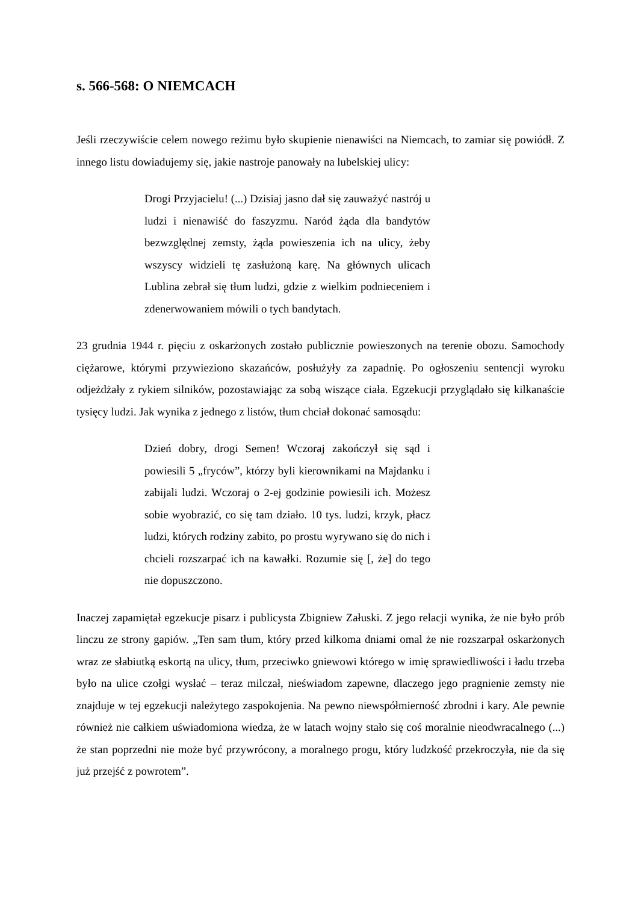s. 566-568: O NIEMCACH
Jeśli rzeczywiście celem nowego reżimu było skupienie nienawiści na Niemcach, to zamiar się powiódł. Z innego listu dowiadujemy się, jakie nastroje panowały na lubelskiej ulicy:
Drogi Przyjacielu! (...) Dzisiaj jasno dał się zauważyć nastrój u ludzi i nienawiść do faszyzmu. Naród żąda dla bandytów bezwzględnej zemsty, żąda powieszenia ich na ulicy, żeby wszyscy widzieli tę zasłużoną karę. Na głównych ulicach Lublina zebrał się tłum ludzi, gdzie z wielkim podnieceniem i zdenerwowaniem mówili o tych bandytach.
23 grudnia 1944 r. pięciu z oskarżonych zostało publicznie powieszonych na terenie obozu. Samochody ciężarowe, którymi przywieziono skazańców, posłużyły za zapadnię. Po ogłoszeniu sentencji wyroku odjeżdżały z rykiem silników, pozostawiając za sobą wiszące ciała. Egzekucji przyglądało się kilkanaście tysięcy ludzi. Jak wynika z jednego z listów, tłum chciał dokonać samosądu:
Dzień dobry, drogi Semen! Wczoraj zakończył się sąd i powiesili 5 „fryców”, którzy byli kierownikami na Majdanku i zabijali ludzi. Wczoraj o 2-ej godzinie powiesili ich. Możesz sobie wyobrazić, co się tam działo. 10 tys. ludzi, krzyk, płacz ludzi, których rodziny zabito, po prostu wyrywano się do nich i chcieli rozszarpać ich na kawałki. Rozumie się [, że] do tego nie dopuszczono.
Inaczej zapamiętał egzekucje pisarz i publicysta Zbigniew Załuski. Z jego relacji wynika, że nie było prób linczu ze strony gapiów. „Ten sam tłum, który przed kilkoma dniami omal że nie rozszarpał oskarżonych wraz ze słabiutką eskortą na ulicy, tłum, przeciwko gniewowi którego w imię sprawiedliwości i ładu trzeba było na ulice czołgi wysłać – teraz milczał, nieświadom zapewne, dlaczego jego pragnienie zemsty nie znajduje w tej egzekucji należytego zaspokojenia. Na pewno niewspółmierność zbrodni i kary. Ale pewnie również nie całkiem uświadomiona wiedza, że w latach wojny stało się coś moralnie nieodwracalnego (...) że stan poprzedni nie może być przywrócony, a moralnego progu, który ludzkość przekroczyła, nie da się już przejść z powrotem”.